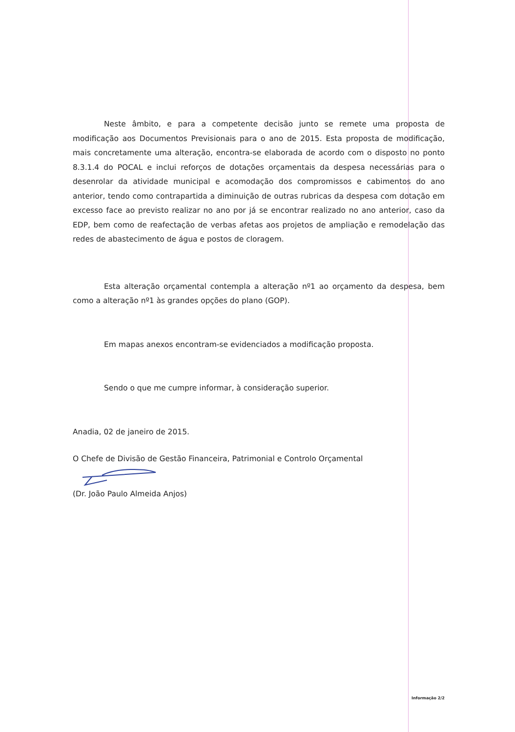Neste âmbito, e para a competente decisão junto se remete uma proposta de modificação aos Documentos Previsionais para o ano de 2015. Esta proposta de modificação, mais concretamente uma alteração, encontra-se elaborada de acordo com o disposto no ponto 8.3.1.4 do POCAL e inclui reforços de dotações orçamentais da despesa necessárias para o desenrolar da atividade municipal e acomodação dos compromissos e cabimentos do ano anterior, tendo como contrapartida a diminuição de outras rubricas da despesa com dotação em excesso face ao previsto realizar no ano por já se encontrar realizado no ano anterior, caso da EDP, bem como de reafectação de verbas afetas aos projetos de ampliação e remodelação das redes de abastecimento de água e postos de cloragem.
Esta alteração orçamental contempla a alteração nº1 ao orçamento da despesa, bem como a alteração nº1 às grandes opções do plano (GOP).
Em mapas anexos encontram-se evidenciados a modificação proposta.
Sendo o que me cumpre informar, à consideração superior.
Anadia, 02 de janeiro de 2015.
O Chefe de Divisão de Gestão Financeira, Patrimonial e Controlo Orçamental
(Dr. João Paulo Almeida Anjos)
Informação 2/2